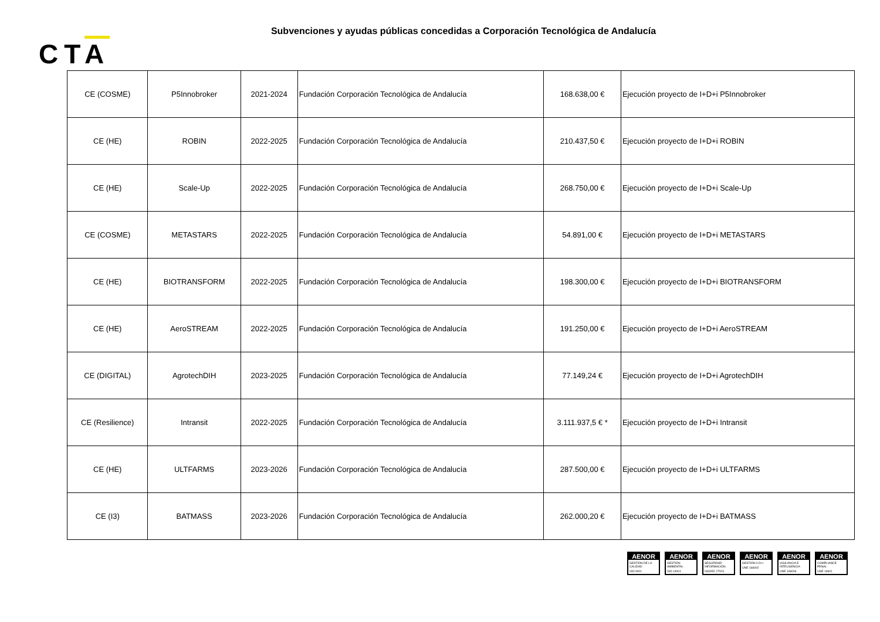Subvenciones y ayudas públicas concedidas a Corporación Tecnológica de Andalucía
CTA
| CE (COSME) | P5Innobroker | 2021-2024 | Fundación Corporación Tecnológica de Andalucía | 168.638,00 € | Ejecución proyecto de I+D+i P5Innobroker |
| CE (HE) | ROBIN | 2022-2025 | Fundación Corporación Tecnológica de Andalucía | 210.437,50 € | Ejecución proyecto de I+D+i ROBIN |
| CE (HE) | Scale-Up | 2022-2025 | Fundación Corporación Tecnológica de Andalucía | 268.750,00 € | Ejecución proyecto de I+D+i Scale-Up |
| CE (COSME) | METASTARS | 2022-2025 | Fundación Corporación Tecnológica de Andalucía | 54.891,00 € | Ejecución proyecto de I+D+i METASTARS |
| CE (HE) | BIOTRANSFORM | 2022-2025 | Fundación Corporación Tecnológica de Andalucía | 198.300,00 € | Ejecución proyecto de I+D+i BIOTRANSFORM |
| CE (HE) | AeroSTREAM | 2022-2025 | Fundación Corporación Tecnológica de Andalucía | 191.250,00 € | Ejecución proyecto de I+D+i AeroSTREAM |
| CE (DIGITAL) | AgrotechDIH | 2023-2025 | Fundación Corporación Tecnológica de Andalucía | 77.149,24 € | Ejecución proyecto de I+D+i AgrotechDIH |
| CE (Resilience) | Intransit | 2022-2025 | Fundación Corporación Tecnológica de Andalucía | 3.111.937,5 € * | Ejecución proyecto de I+D+i Intransit |
| CE (HE) | ULTFARMS | 2023-2026 | Fundación Corporación Tecnológica de Andalucía | 287.500,00 € | Ejecución proyecto de I+D+i ULTFARMS |
| CE (I3) | BATMASS | 2023-2026 | Fundación Corporación Tecnológica de Andalucía | 262.000,20 € | Ejecución proyecto de I+D+i BATMASS |
AENOR
GESTIÓN DE LA CALIDAD
ISO 9001
AENOR
GESTIÓN AMBIENTAL
ISO 14001
AENOR
SEGURIDAD INFORMACIÓN
ISO/IEC 27001
AENOR
GESTIÓN I+D+i
UNE 166002
AENOR
VIGILANCIA E INTELIGENCIA
UNE 166006
AENOR
COMPLIANCE PENAL
UNE 19601